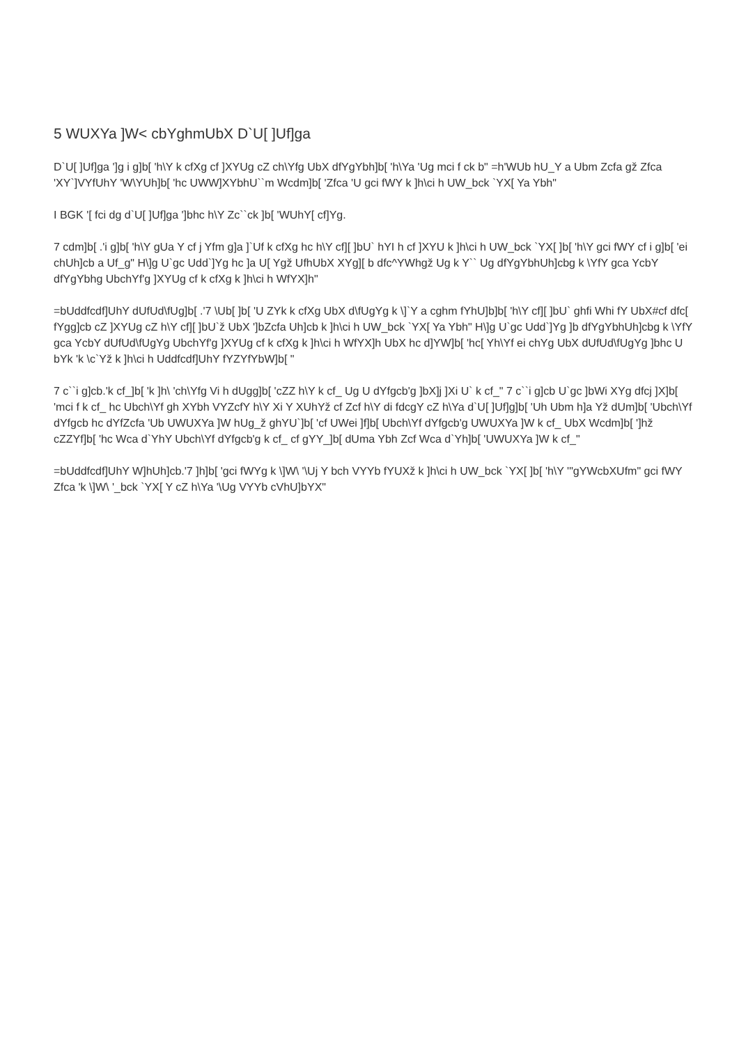5 WUXYa ]W< cbYghmUbX D`U[ ]Uf]ga
D`U[ ]Uf]ga ']g i g]b[ 'h\Y k cfXg cf ]XYUg cZ ch\Yfg UbX dfYgYbh]b[ 'h\Ya 'Ug mci f ck b" =h'WUb hU_Y a Ubm Zcfa gž Zfca 'XY`]VYfUhY 'W\YUh]b[ 'hc UWW]XYbhU``m Wcdm]b[ 'Zfca 'U gci fWY k ]h\ci h UW_bck `YX[ Ya Ybh"
I BGK '[ fci dg d`U[ ]Uf]ga ']bhc h\Y Zc``ck ]b[ 'WUhY[ cf]Yg.
7 cdm]b[ .'i g]b[ 'h\Y gUa Y cf j Yfm g]a ]`Uf k cfXg hc h\Y cf][ ]bU` hYI h cf ]XYU k ]h\ci h UW_bck `YX[ ]b[ 'h\Y gci fWY cf i g]b[ 'ei chUh]cb a Uf_g" H\]g U`gc Udd`]Yg hc ]a U[ Ygž UfhUbX XYg][ b dfc^YWhgž Ug k Y`` Ug dfYgYbhUh]cbg k \YfY gca YcbY dfYgYbhg UbchYf'g ]XYUg cf k cfXg k ]h\ci h WfYX]h"
=bUddfcdf]UhY dUfUd\fUg]b[ .'7 \Ub[ ]b[ 'U ZYk k cfXg UbX d\fUgYg k \]`Y a cghm fYhU]b]b[ 'h\Y cf][ ]bU` ghfi Whi fY UbX#cf dfc[ fYgg]cb cZ ]XYUg cZ h\Y cf][ ]bU`ž UbX ']bZcfa Uh]cb k ]h\ci h UW_bck `YX[ Ya Ybh" H\]g U`gc Udd`]Yg ]b dfYgYbhUh]cbg k \YfY gca YcbY dUfUd\fUgYg UbchYf'g ]XYUg cf k cfXg k ]h\ci h WfYX]h UbX hc d]YW]b[ 'hc[ Yh\Yf ei chYg UbX dUfUd\fUgYg ]bhc U bYk 'k \c`Yž k ]h\ci h Uddfcdf]UhY fYZYfYbW]b[ "
7 c``i g]cb.'k cf_]b[ 'k ]h\ 'ch\Yfg Vi h dUgg]b[ 'cZZ h\Y k cf_ Ug U dYfgcb'g ]bX]j ]Xi U` k cf_" 7 c``i g]cb U`gc ]bWi XYg dfcj ]X]b[ 'mci f k cf_ hc Ubch\Yf gh XYbh VYZcfY h\Y Xi Y XUhYž cf Zcf h\Y di fdcgY cZ h\Ya d`U[ ]Uf]g]b[ 'Uh Ubm h]a Yž dUm]b[ 'Ubch\Yf dYfgcb hc dYfZcfa 'Ub UWUXYa ]W hUg_ž ghYU`]b[ 'cf UWei ]f]b[ Ubch\Yf dYfgcb'g UWUXYa ]W k cf_ UbX Wcdm]b[ ']hž cZZYf]b[ 'hc Wca d`YhY Ubch\Yf dYfgcb'g k cf_ cf gYY_]b[ dUma Ybh Zcf Wca d`Yh]b[ 'UWUXYa ]W k cf_"
=bUddfcdf]UhY W]hUh]cb.'7 ]h]b[ 'gci fWYg k \]W\ '\Uj Y bch VYYb fYUXž k ]h\ci h UW_bck `YX[ ]b[ 'h\Y '"gYWcbXUfm" gci fWY Zfca 'k \]W\ '_bck `YX[ Y cZ h\Ya '\Ug VYYb cVhU]bYX"